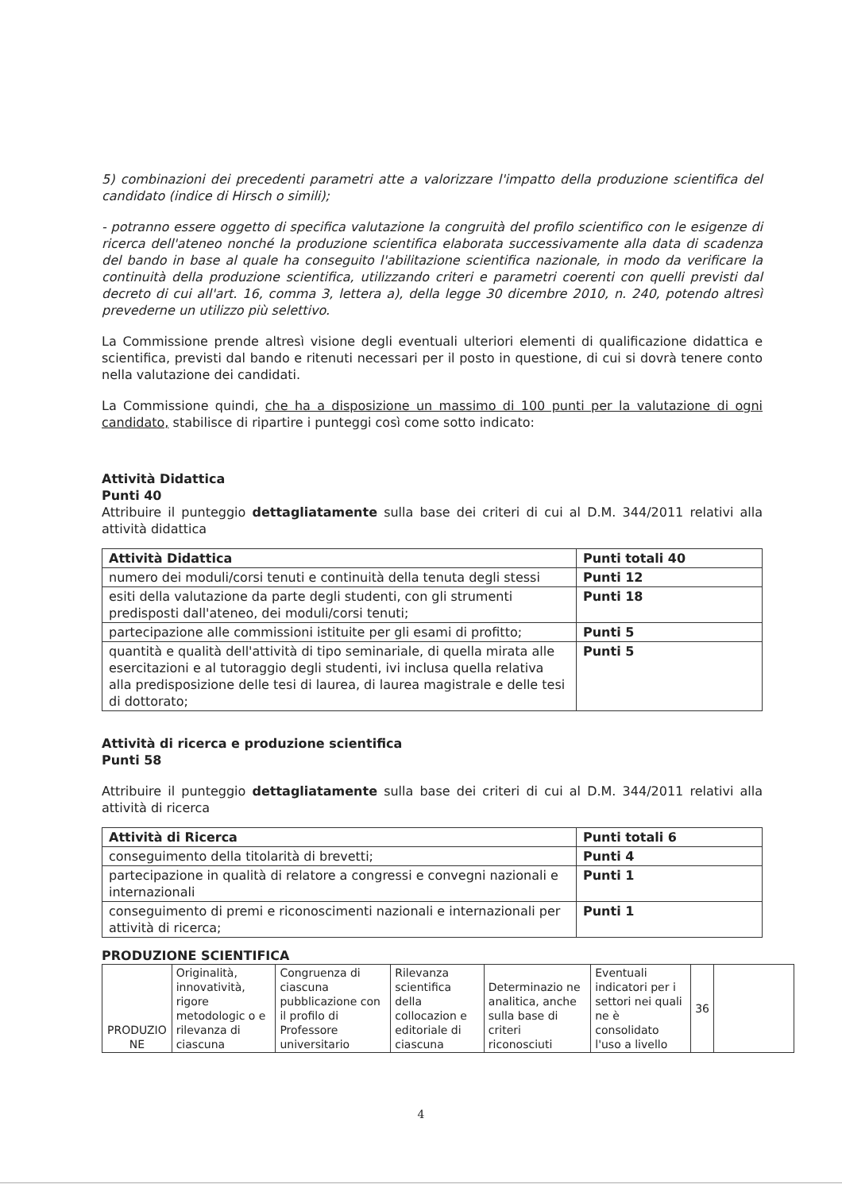5) combinazioni dei precedenti parametri atte a valorizzare l'impatto della produzione scientifica del candidato (indice di Hirsch o simili);
- potranno essere oggetto di specifica valutazione la congruità del profilo scientifico con le esigenze di ricerca dell'ateneo nonché la produzione scientifica elaborata successivamente alla data di scadenza del bando in base al quale ha conseguito l'abilitazione scientifica nazionale, in modo da verificare la continuità della produzione scientifica, utilizzando criteri e parametri coerenti con quelli previsti dal decreto di cui all'art. 16, comma 3, lettera a), della legge 30 dicembre 2010, n. 240, potendo altresì prevederne un utilizzo più selettivo.
La Commissione prende altresì visione degli eventuali ulteriori elementi di qualificazione didattica e scientifica, previsti dal bando e ritenuti necessari per il posto in questione, di cui si dovrà tenere conto nella valutazione dei candidati.
La Commissione quindi, che ha a disposizione un massimo di 100 punti per la valutazione di ogni candidato, stabilisce di ripartire i punteggi così come sotto indicato:
Attività Didattica
Punti 40
Attribuire il punteggio dettagliatamente sulla base dei criteri di cui al D.M. 344/2011 relativi alla attività didattica
| Attività Didattica | Punti totali 40 |
| numero dei moduli/corsi tenuti e continuità della tenuta degli stessi | Punti 12 |
| esiti della valutazione da parte degli studenti, con gli strumenti predisposti dall'ateneo, dei moduli/corsi tenuti; | Punti 18 |
| partecipazione alle commissioni istituite per gli esami di profitto; | Punti 5 |
| quantità e qualità dell'attività di tipo seminariale, di quella mirata alle esercitazioni e al tutoraggio degli studenti, ivi inclusa quella relativa alla predisposizione delle tesi di laurea, di laurea magistrale e delle tesi di dottorato; | Punti 5 |
Attività di ricerca e produzione scientifica
Punti 58
Attribuire il punteggio dettagliatamente sulla base dei criteri di cui al D.M. 344/2011 relativi alla attività di ricerca
| Attività di Ricerca | Punti totali 6 |
| conseguimento della titolarità di brevetti; | Punti 4 |
| partecipazione in qualità di relatore a congressi e convegni nazionali e internazionali | Punti 1 |
| conseguimento di premi e riconoscimenti nazionali e internazionali per attività di ricerca; | Punti 1 |
PRODUZIONE SCIENTIFICA
| PRODUZIO NE | Originalità, innovatività, rigore metodologic o e rilevanza di ciascuna | Congruenza di ciascuna pubblicazione con il profilo di Professore universitario | Rilevanza scientifica della collocazion e editoriale di ciascuna | Determinazio ne analitica, anche sulla base di criteri riconosciuti | Eventuali indicatori per i settori nei quali ne è consolidato l'uso a livello | 36 | |
4